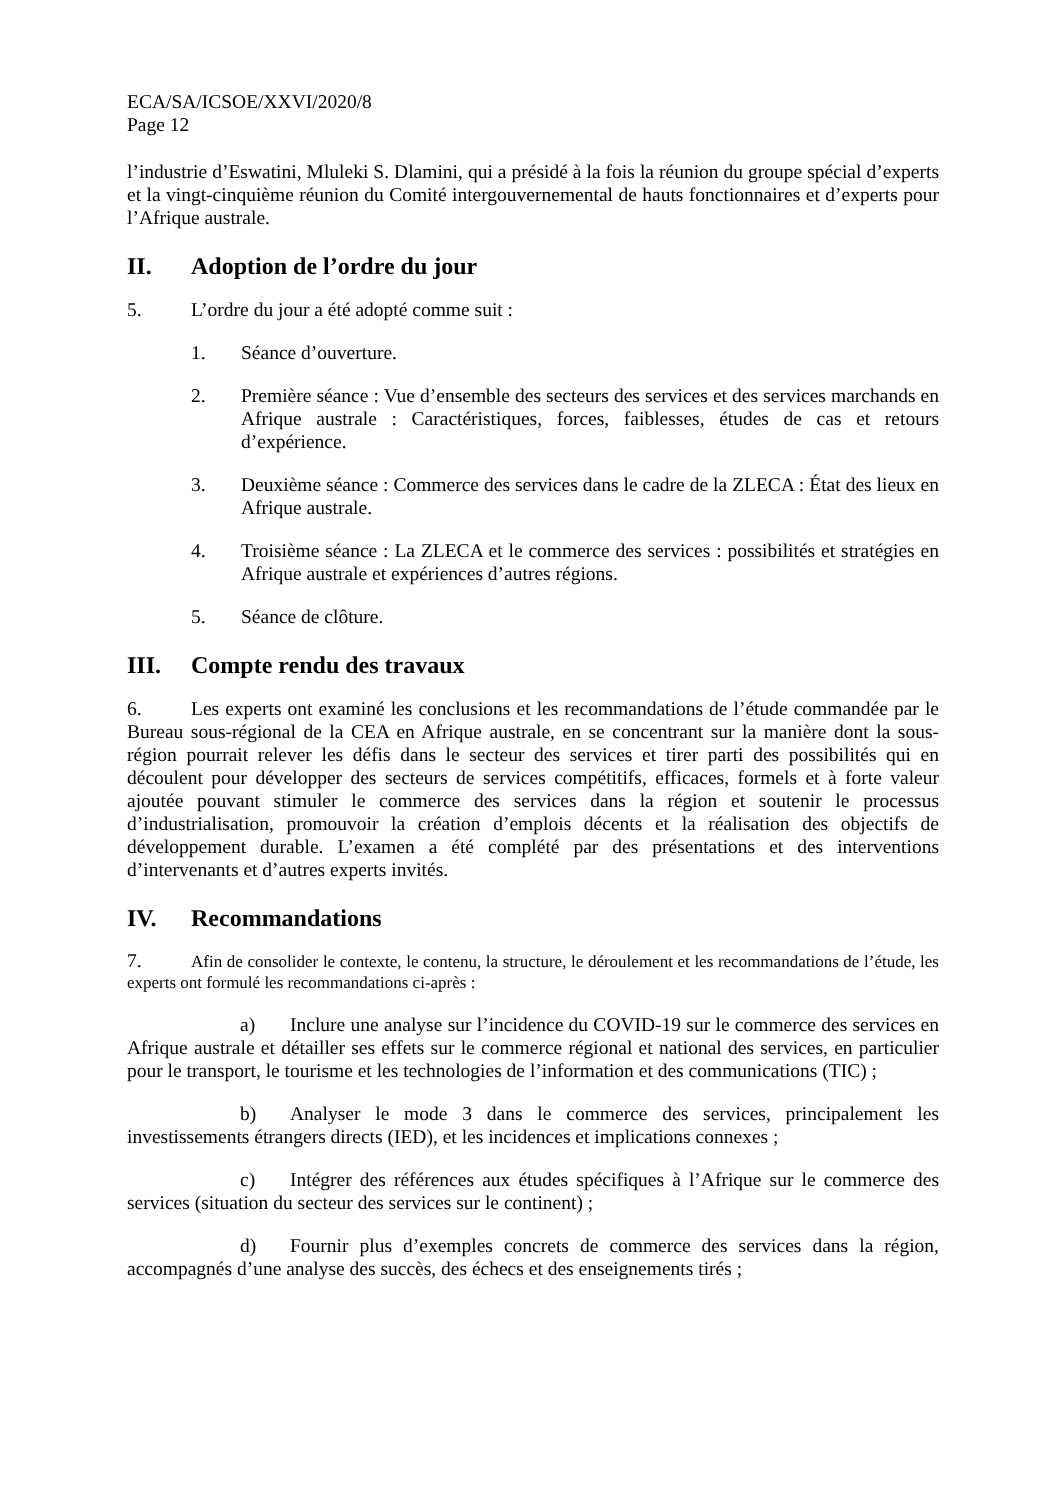ECA/SA/ICSOE/XXVI/2020/8
Page 12
l’industrie d’Eswatini, Mluleki S. Dlamini, qui a présidé à la fois la réunion du groupe spécial d’experts et la vingt-cinquième réunion du Comité intergouvernemental de hauts fonctionnaires et d’experts pour l’Afrique australe.
II. Adoption de l’ordre du jour
5. L’ordre du jour a été adopté comme suit :
1. Séance d’ouverture.
2. Première séance : Vue d’ensemble des secteurs des services et des services marchands en Afrique australe : Caractéristiques, forces, faiblesses, études de cas et retours d’expérience.
3. Deuxième séance : Commerce des services dans le cadre de la ZLECA : État des lieux en Afrique australe.
4. Troisième séance : La ZLECA et le commerce des services : possibilités et stratégies en Afrique australe et expériences d’autres régions.
5. Séance de clôture.
III. Compte rendu des travaux
6. Les experts ont examiné les conclusions et les recommandations de l’étude commandée par le Bureau sous-régional de la CEA en Afrique australe, en se concentrant sur la manière dont la sous-région pourrait relever les défis dans le secteur des services et tirer parti des possibilités qui en découlent pour développer des secteurs de services compétitifs, efficaces, formels et à forte valeur ajoutée pouvant stimuler le commerce des services dans la région et soutenir le processus d’industrialisation, promouvoir la création d’emplois décents et la réalisation des objectifs de développement durable. L’examen a été complété par des présentations et des interventions d’intervenants et d’autres experts invités.
IV. Recommandations
7. Afin de consolider le contexte, le contenu, la structure, le déroulement et les recommandations de l’étude, les experts ont formulé les recommandations ci-après :
a) Inclure une analyse sur l’incidence du COVID-19 sur le commerce des services en Afrique australe et détailler ses effets sur le commerce régional et national des services, en particulier pour le transport, le tourisme et les technologies de l’information et des communications (TIC) ;
b) Analyser le mode 3 dans le commerce des services, principalement les investissements étrangers directs (IED), et les incidences et implications connexes ;
c) Intégrer des références aux études spécifiques à l’Afrique sur le commerce des services (situation du secteur des services sur le continent) ;
d) Fournir plus d’exemples concrets de commerce des services dans la région, accompagnés d’une analyse des succès, des échecs et des enseignements tirés ;